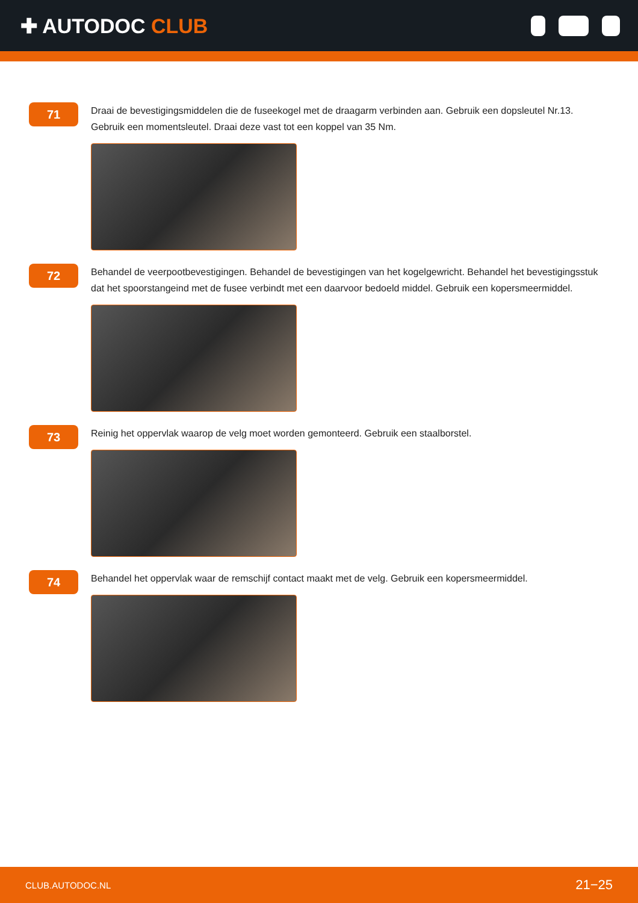✚ AUTODOC CLUB
71
Draai de bevestigingsmiddelen die de fuseekogel met de draagarm verbinden aan. Gebruik een dopsleutel Nr.13. Gebruik een momentsleutel. Draai deze vast tot een koppel van 35 Nm.
72
Behandel de veerpootbevestigingen. Behandel de bevestigingen van het kogelgewricht. Behandel het bevestigingsstuk dat het spoorstangeind met de fusee verbindt met een daarvoor bedoeld middel. Gebruik een kopersmeermiddel.
73
Reinig het oppervlak waarop de velg moet worden gemonteerd. Gebruik een staalborstel.
74
Behandel het oppervlak waar de remschijf contact maakt met de velg. Gebruik een kopersmeermiddel.
CLUB.AUTODOC.NL 21−25